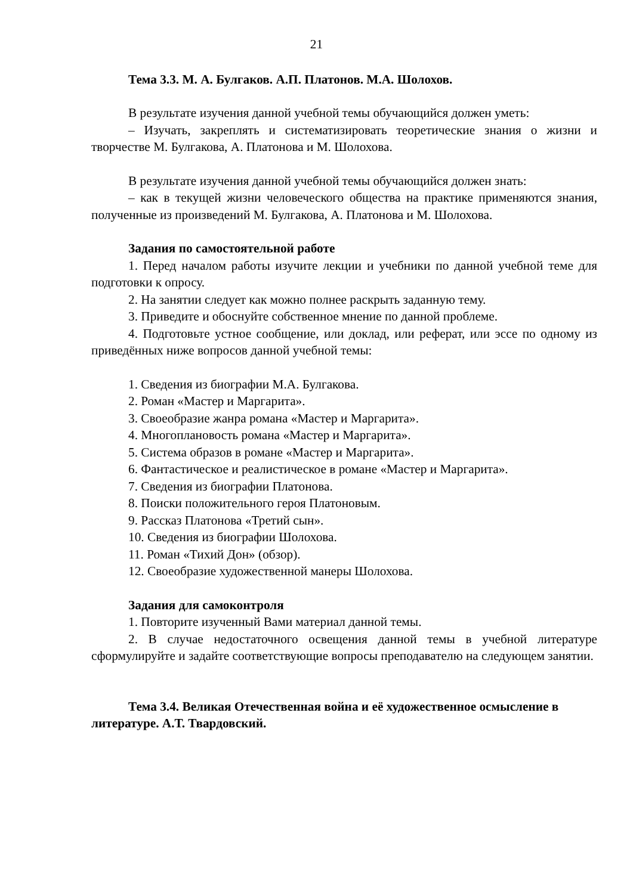21
Тема 3.3. М. А. Булгаков. А.П. Платонов. М.А. Шолохов.
В результате изучения данной учебной темы обучающийся должен уметь:
– Изучать, закреплять и систематизировать теоретические знания о жизни и творчестве М. Булгакова, А. Платонова и М. Шолохова.
В результате изучения данной учебной темы обучающийся должен знать:
– как в текущей жизни человеческого общества на практике применяются знания, полученные из произведений М. Булгакова, А. Платонова и М. Шолохова.
Задания по самостоятельной работе
1. Перед началом работы изучите лекции и учебники по данной учебной теме для подготовки к опросу.
2. На занятии следует как можно полнее раскрыть заданную тему.
3. Приведите и обоснуйте собственное мнение по данной проблеме.
4. Подготовьте устное сообщение, или доклад, или реферат, или эссе по одному из приведённых ниже вопросов данной учебной темы:
1. Сведения из биографии М.А. Булгакова.
2. Роман «Мастер и Маргарита».
3. Своеобразие жанра романа «Мастер и Маргарита».
4. Многоплановость романа «Мастер и Маргарита».
5. Система образов в романе «Мастер и Маргарита».
6. Фантастическое и реалистическое в романе «Мастер и Маргарита».
7. Сведения из биографии Платонова.
8. Поиски положительного героя Платоновым.
9. Рассказ Платонова «Третий сын».
10. Сведения из биографии Шолохова.
11. Роман «Тихий Дон» (обзор).
12. Своеобразие художественной манеры Шолохова.
Задания для самоконтроля
1. Повторите изученный Вами материал данной темы.
2. В случае недостаточного освещения данной темы в учебной литературе сформулируйте и задайте соответствующие вопросы преподавателю на следующем занятии.
Тема 3.4. Великая Отечественная война и её художественное осмысление в литературе. А.Т. Твардовский.